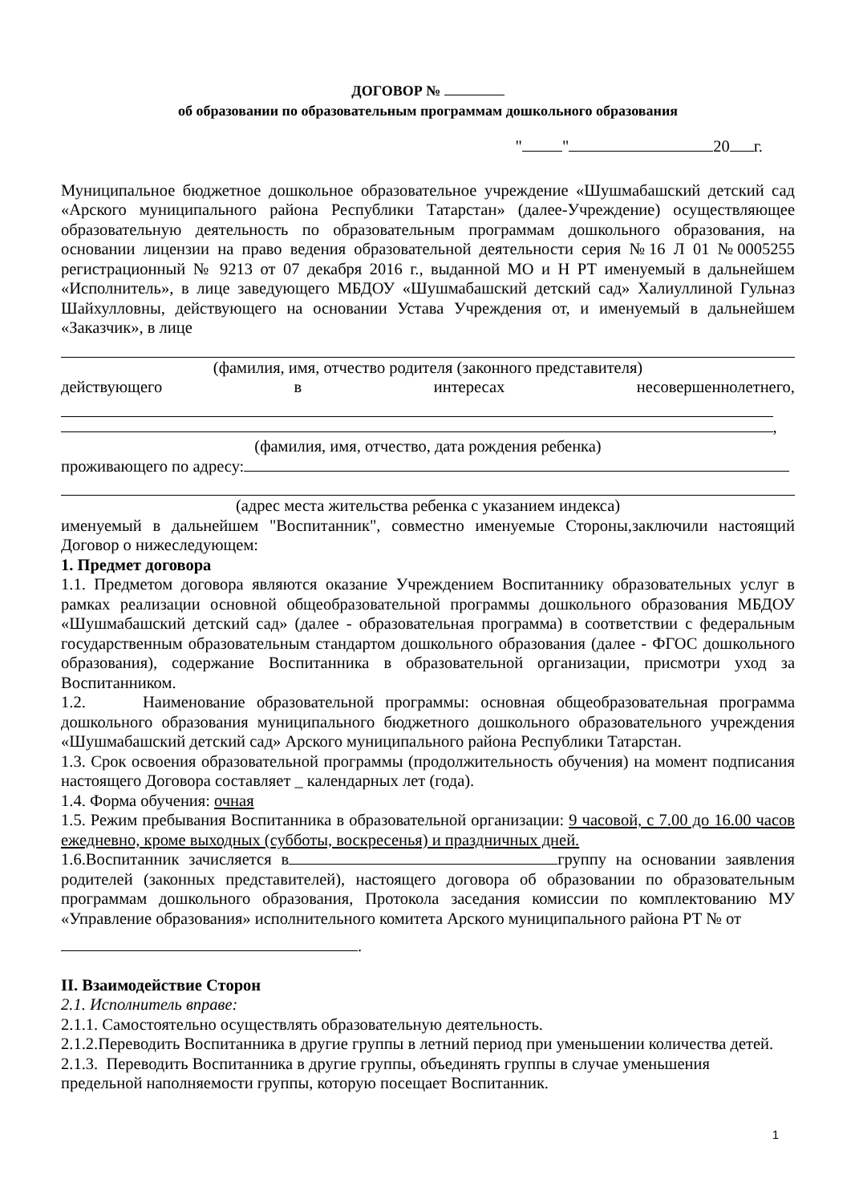ДОГОВОР №
об образовании по образовательным программам дошкольного образования
" " 20 г.
Муниципальное бюджетное дошкольное образовательное учреждение «Шушмабашский детский сад «Арского муниципального района Республики Татарстан» (далее-Учреждение) осуществляющее образовательную деятельность по образовательным программам дошкольного образования, на основании лицензии на право ведения образовательной деятельности серия №16 Л 01 №0005255 регистрационный № 9213 от 07 декабря 2016 г., выданной МО и Н РТ именуемый в дальнейшем «Исполнитель», в лице заведующего МБДОУ «Шушмабашский детский сад» Халиуллиной Гульназ Шайхулловны, действующего на основании Устава Учреждения от, и именуемый в дальнейшем «Заказчик», в лице
(фамилия, имя, отчество родителя (законного представителя)
действующего в интересах несовершеннолетнего,
,
(фамилия, имя, отчество, дата рождения ребенка)
проживающего по адресу:
(адрес места жительства ребенка с указанием индекса)
именуемый в дальнейшем "Воспитанник", совместно именуемые Стороны,заключили настоящий Договор о нижеследующем:
1. Предмет договора
1.1. Предметом договора являются оказание Учреждением Воспитаннику образовательных услуг в рамках реализации основной общеобразовательной программы дошкольного образования МБДОУ «Шушмабашский детский сад» (далее - образовательная программа) в соответствии с федеральным государственным образовательным стандартом дошкольного образования (далее - ФГОС дошкольного образования), содержание Воспитанника в образовательной организации, присмотри уход за Воспитанником.
1.2. Наименование образовательной программы: основная общеобразовательная программа дошкольного образования муниципального бюджетного дошкольного образовательного учреждения «Шушмабашский детский сад» Арского муниципального района Республики Татарстан.
1.3. Срок освоения образовательной программы (продолжительность обучения) на момент подписания настоящего Договора составляет _ календарных лет (года).
1.4. Форма обучения: очная
1.5. Режим пребывания Воспитанника в образовательной организации: 9 часовой, с 7.00 до 16.00 часов ежедневно, кроме выходных (субботы, воскресенья) и праздничных дней.
1.6.Воспитанник зачисляется в группу на основании заявления родителей (законных представителей), настоящего договора об образовании по образовательным программам дошкольного образования, Протокола заседания комиссии по комплектованию МУ «Управление образования» исполнительного комитета Арского муниципального района РТ № от
.
II. Взаимодействие Сторон
2.1. Исполнитель вправе:
2.1.1. Самостоятельно осуществлять образовательную деятельность.
2.1.2.Переводить Воспитанника в другие группы в летний период при уменьшении количества детей.
2.1.3. Переводить Воспитанника в другие группы, объединять группы в случае уменьшения предельной наполняемости группы, которую посещает Воспитанник.
1